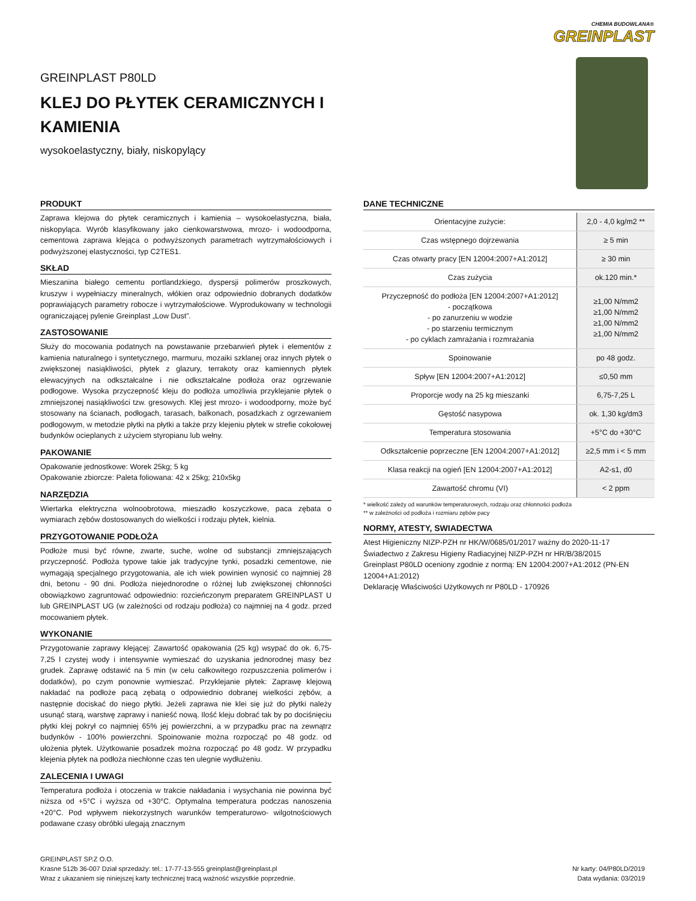CHEMIA BUDOWLANA®
GREINPLAST
GREINPLAST P80LD
KLEJ DO PŁYTEK CERAMICZNYCH I KAMIENIA
wysokoelastyczny, biały, niskopylący
PRODUKT
Zaprawa klejowa do płytek ceramicznych i kamienia – wysokoelastyczna, biała, niskopyląca. Wyrób klasyfikowany jako cienkowarstwowa, mrozo- i wodoodporna, cementowa zaprawa klejąca o podwyższonych parametrach wytrzymałościowych i podwyższonej elastyczności, typ C2TES1.
SKŁAD
Mieszanina białego cementu portlandzkiego, dyspersji polimerów proszkowych, kruszyw i wypełniaczy mineralnych, włókien oraz odpowiednio dobranych dodatków poprawiających parametry robocze i wytrzymałościowe. Wyprodukowany w technologii ograniczającej pylenie Greinplast „Low Dust”.
ZASTOSOWANIE
Służy do mocowania podatnych na powstawanie przebarwień płytek i elementów z kamienia naturalnego i syntetycznego, marmuru, mozaiki szklanej oraz innych płytek o zwiększonej nasiąkliwości, płytek z glazury, terrakoty oraz kamiennych płytek elewacyjnych na odkształcalne i nie odkształcalne podłoża oraz ogrzewanie podłogowe. Wysoka przyczepność kleju do podłoża umożliwia przyklejanie płytek o zmniejszonej nasiąkliwości tzw. gresowych. Klej jest mrozo- i wodoodporny, może być stosowany na ścianach, podłogach, tarasach, balkonach, posadzkach z ogrzewaniem podłogowym, w metodzie płytki na płytki a także przy klejeniu płytek w strefie cokołowej budynków ocieplanych z użyciem styropianu lub wełny.
PAKOWANIE
Opakowanie jednostkowe: Worek 25kg; 5 kg
Opakowanie zbiorcze: Paleta foliowana: 42 x 25kg; 210x5kg
NARZĘDZIA
Wiertarka elektryczna wolnoobrotowa, mieszadło koszyczkowe, paca zębata o wymiarach zębów dostosowanych do wielkości i rodzaju płytek, kielnia.
PRZYGOTOWANIE PODŁOŻA
Podłoże musi być równe, zwarte, suche, wolne od substancji zmniejszających przyczepność. Podłoża typowe takie jak tradycyjne tynki, posadzki cementowe, nie wymagają specjalnego przygotowania, ale ich wiek powinien wynosić co najmniej 28 dni, betonu - 90 dni. Podłoża niejednorodne o różnej lub zwiększonej chłonności obowiązkowo zagruntować odpowiednio: rozcieńczonym preparatem GREINPLAST U lub GREINPLAST UG (w zależności od rodzaju podłoża) co najmniej na 4 godz. przed mocowaniem płytek.
WYKONANIE
Przygotowanie zaprawy klejącej: Zawartość opakowania (25 kg) wsypać do ok. 6,75-7,25 l czystej wody i intensywnie wymieszać do uzyskania jednorodnej masy bez grudek. Zaprawę odstawić na 5 min (w celu całkowitego rozpuszczenia polimerów i dodatków), po czym ponownie wymieszać. Przyklejanie płytek: Zaprawę klejową nakładać na podłoże pacą zębatą o odpowiednio dobranej wielkości zębów, a następnie dociskać do niego płytki. Jeżeli zaprawa nie klei się już do płytki należy usunąć starą, warstwę zaprawy i nanieść nową. Ilość kleju dobrać tak by po dociśnięciu płytki klej pokrył co najmniej 65% jej powierzchni, a w przypadku prac na zewnątrz budynków - 100% powierzchni. Spoinowanie można rozpocząć po 48 godz. od ułożenia płytek. Użytkowanie posadzek można rozpocząć po 48 godz. W przypadku klejenia płytek na podłoża niechłonne czas ten ulegnie wydłużeniu.
ZALECENIA I UWAGI
Temperatura podłoża i otoczenia w trakcie nakładania i wysychania nie powinna być niższa od +5°C i wyższa od +30°C. Optymalna temperatura podczas nanoszenia +20°C. Pod wpływem niekorzystnych warunków temperaturowo- wilgotnościowych podawane czasy obróbki ulegają znacznym
DANE TECHNICZNE
| Orientacyjne zużycie: | 2,0 - 4,0 kg/m2 ** |
| Czas wstępnego dojrzewania | ≥ 5 min |
| Czas otwarty pracy [EN 12004:2007+A1:2012] | ≥ 30 min |
| Czas zużycia | ok.120 min.* |
| Przyczepność do podłoża [EN 12004:2007+A1:2012] - początkowa - po zanurzeniu w wodzie - po starzeniu termicznym - po cyklach zamrażania i rozmrażania | ≥1,00 N/mm2 ≥1,00 N/mm2 ≥1,00 N/mm2 ≥1,00 N/mm2 |
| Spoinowanie | po 48 godz. |
| Spływ [EN 12004:2007+A1:2012] | ≤0,50 mm |
| Proporcje wody na 25 kg mieszanki | 6,75-7,25 L |
| Gęstość nasypowa | ok. 1,30 kg/dm3 |
| Temperatura stosowania | +5°C do +30°C |
| Odkształcenie poprzeczne [EN 12004:2007+A1:2012] | ≥2,5 mm i < 5 mm |
| Klasa reakcji na ogień [EN 12004:2007+A1:2012] | A2-s1, d0 |
| Zawartość chromu (VI) | < 2 ppm |
* wielkość zależy od warunków temperaturowych, rodzaju oraz chłonności podłoża
** w zależności od podłoża i rozmiaru zębów pacy
NORMY, ATESTY, SWIADECTWA
Atest Higieniczny NIZP-PZH nr HK/W/0685/01/2017 ważny do 2020-11-17
Świadectwo z Zakresu Higieny Radiacyjnej NIZP-PZH nr HR/B/38/2015
Greinplast P80LD oceniony zgodnie z normą: EN 12004:2007+A1:2012 (PN-EN 12004+A1:2012)
Deklarację Właściwości Użytkowych nr P80LD - 170926
GREINPLAST SP.Z O.O.
Krasne 512b 36-007 Dział sprzedaży: tel.: 17-77-13-555 greinplast@greinplast.pl
Wraz z ukazaniem się niniejszej karty technicznej tracą ważność wszystkie poprzednie.
Nr karty: 04/P80LD/2019
Data wydania: 03/2019